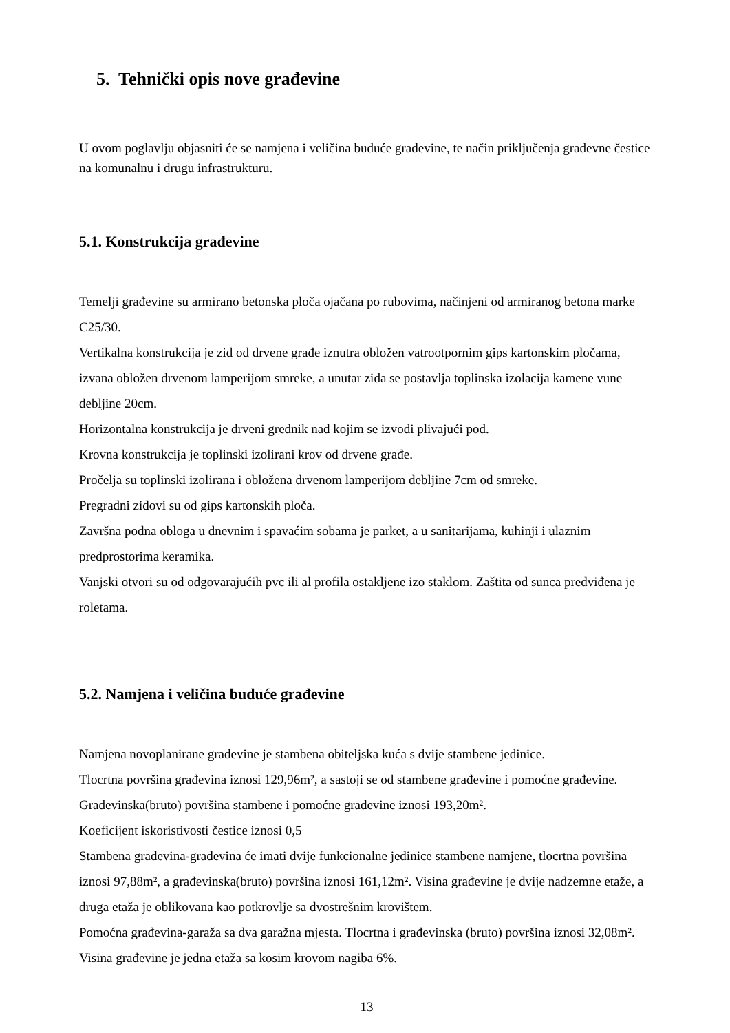5. Tehnički opis nove građevine
U ovom poglavlju objasniti će se namjena i veličina buduće građevine, te način priključenja građevne čestice na komunalnu i drugu infrastrukturu.
5.1. Konstrukcija građevine
Temelji građevine su armirano betonska ploča ojačana po rubovima, načinjeni od armiranog betona marke C25/30.
Vertikalna konstrukcija je zid od drvene građe iznutra obložen vatrootpornim gips kartonskim pločama, izvana obložen drvenom lamperijom smreke, a unutar zida se postavlja toplinska izolacija kamene vune debljine 20cm.
Horizontalna konstrukcija je drveni grednik nad kojim se izvodi plivajući pod.
Krovna konstrukcija je toplinski izolirani krov od drvene građe.
Pročelja su toplinski izolirana i obložena drvenom lamperijom debljine 7cm od smreke.
Pregradni zidovi su od gips kartonskih ploča.
Završna podna obloga u dnevnim i spavaćim sobama je parket, a u sanitarijama, kuhinji i ulaznim predprostorima keramika.
Vanjski otvori su od odgovarajućih pvc ili al profila ostakljene izo staklom. Zaštita od sunca predviđena je roletama.
5.2. Namjena i veličina buduće građevine
Namjena novoplanirane građevine je stambena obiteljska kuća s dvije stambene jedinice.
Tlocrtna površina građevina iznosi 129,96m², a sastoji se od stambene građevine i pomoćne građevine. Građevinska(bruto) površina stambene i pomoćne građevine iznosi 193,20m².
Koeficijent iskoristivosti čestice iznosi 0,5
Stambena građevina-građevina će imati dvije funkcionalne jedinice stambene namjene, tlocrtna površina iznosi 97,88m², a građevinska(bruto) površina iznosi 161,12m². Visina građevine je dvije nadzemne etaže, a druga etaža je oblikovana kao potkrovlje sa dvostrešnim krovištem.
Pomoćna građevina-garaža sa dva garažna mjesta. Tlocrtna i građevinska (bruto) površina iznosi 32,08m². Visina građevine je jedna etaža sa kosim krovom nagiba 6%.
13